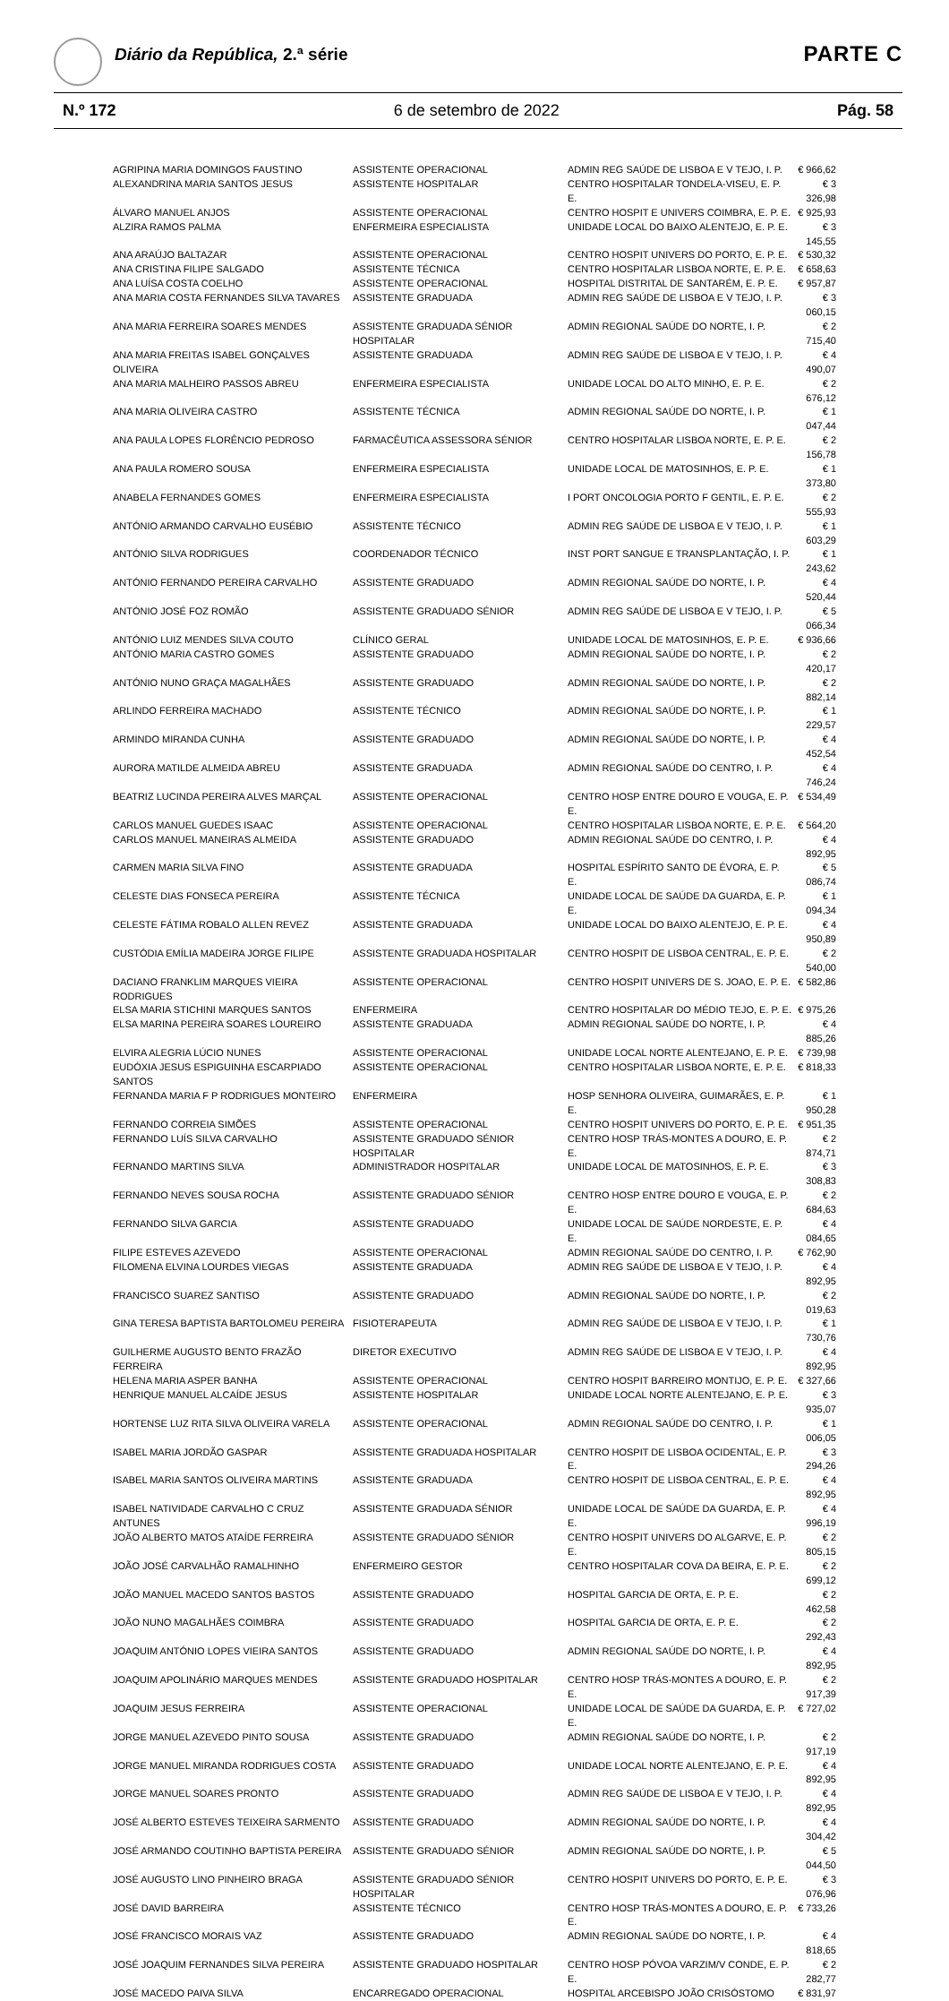Diário da República, 2.ª série PARTE C
N.º 172 6 de setembro de 2022 Pág. 58
| AGRIPINA MARIA DOMINGOS FAUSTINO | ASSISTENTE OPERACIONAL | ADMIN REG SAÚDE DE LISBOA E V TEJO, I. P. | € 966,62 |
| ALEXANDRINA MARIA SANTOS JESUS | ASSISTENTE HOSPITALAR | CENTRO HOSPITALAR TONDELA-VISEU, E. P. E. | € 3 326,98 |
| ÁLVARO MANUEL ANJOS | ASSISTENTE OPERACIONAL | CENTRO HOSPIT E UNIVERS COIMBRA, E. P. E. | € 925,93 |
| ALZIRA RAMOS PALMA | ENFERMEIRA ESPECIALISTA | UNIDADE LOCAL DO BAIXO ALENTEJO, E. P. E. | € 3 145,55 |
| ANA ARAÚJO BALTAZAR | ASSISTENTE OPERACIONAL | CENTRO HOSPIT UNIVERS DO PORTO, E. P. E. | € 530,32 |
| ANA CRISTINA FILIPE SALGADO | ASSISTENTE TÉCNICA | CENTRO HOSPITALAR LISBOA NORTE, E. P. E. | € 658,63 |
| ANA LUÍSA COSTA COELHO | ASSISTENTE OPERACIONAL | HOSPITAL DISTRITAL DE SANTARÉM, E. P. E. | € 957,87 |
| ANA MARIA COSTA FERNANDES SILVA TAVARES | ASSISTENTE GRADUADA | ADMIN REG SAÚDE DE LISBOA E V TEJO, I. P. | € 3 060,15 |
| ANA MARIA FERREIRA SOARES MENDES | ASSISTENTE GRADUADA SÉNIOR HOSPITALAR | ADMIN REGIONAL SAÚDE DO NORTE, I. P. | € 2 715,40 |
| ANA MARIA FREITAS ISABEL GONÇALVES OLIVEIRA | ASSISTENTE GRADUADA | ADMIN REG SAÚDE DE LISBOA E V TEJO, I. P. | € 4 490,07 |
| ANA MARIA MALHEIRO PASSOS ABREU | ENFERMEIRA ESPECIALISTA | UNIDADE LOCAL DO ALTO MINHO, E. P. E. | € 2 676,12 |
| ANA MARIA OLIVEIRA CASTRO | ASSISTENTE TÉCNICA | ADMIN REGIONAL SAÚDE DO NORTE, I. P. | € 1 047,44 |
| ANA PAULA LOPES FLORÊNCIO PEDROSO | FARMACÊUTICA ASSESSORA SÉNIOR | CENTRO HOSPITALAR LISBOA NORTE, E. P. E. | € 2 156,78 |
| ANA PAULA ROMERO SOUSA | ENFERMEIRA ESPECIALISTA | UNIDADE LOCAL DE MATOSINHOS, E. P. E. | € 1 373,80 |
| ANABELA FERNANDES GOMES | ENFERMEIRA ESPECIALISTA | I PORT ONCOLOGIA PORTO F GENTIL, E. P. E. | € 2 555,93 |
| ANTÓNIO ARMANDO CARVALHO EUSÉBIO | ASSISTENTE TÉCNICO | ADMIN REG SAÚDE DE LISBOA E V TEJO, I. P. | € 1 603,29 |
| ANTÓNIO SILVA RODRIGUES | COORDENADOR TÉCNICO | INST PORT SANGUE E TRANSPLANTAÇÃO, I. P. | € 1 243,62 |
| ANTÓNIO FERNANDO PEREIRA CARVALHO | ASSISTENTE GRADUADO | ADMIN REGIONAL SAÚDE DO NORTE, I. P. | € 4 520,44 |
| ANTÓNIO JOSÉ FOZ ROMÃO | ASSISTENTE GRADUADO SÉNIOR | ADMIN REG SAÚDE DE LISBOA E V TEJO, I. P. | € 5 066,34 |
| ANTÓNIO LUIZ MENDES SILVA COUTO | CLÍNICO GERAL | UNIDADE LOCAL DE MATOSINHOS, E. P. E. | € 936,66 |
| ANTÓNIO MARIA CASTRO GOMES | ASSISTENTE GRADUADO | ADMIN REGIONAL SAÚDE DO NORTE, I. P. | € 2 420,17 |
| ANTÓNIO NUNO GRAÇA MAGALHÃES | ASSISTENTE GRADUADO | ADMIN REGIONAL SAÚDE DO NORTE, I. P. | € 2 882,14 |
| ARLINDO FERREIRA MACHADO | ASSISTENTE TÉCNICO | ADMIN REGIONAL SAÚDE DO NORTE, I. P. | € 1 229,57 |
| ARMINDO MIRANDA CUNHA | ASSISTENTE GRADUADO | ADMIN REGIONAL SAÚDE DO NORTE, I. P. | € 4 452,54 |
| AURORA MATILDE ALMEIDA ABREU | ASSISTENTE GRADUADA | ADMIN REGIONAL SAÚDE DO CENTRO, I. P. | € 4 746,24 |
| BEATRIZ LUCINDA PEREIRA ALVES MARÇAL | ASSISTENTE OPERACIONAL | CENTRO HOSP ENTRE DOURO E VOUGA, E. P. E. | € 534,49 |
| CARLOS MANUEL GUEDES ISAAC | ASSISTENTE OPERACIONAL | CENTRO HOSPITALAR LISBOA NORTE, E. P. E. | € 564,20 |
| CARLOS MANUEL MANEIRAS ALMEIDA | ASSISTENTE GRADUADO | ADMIN REGIONAL SAÚDE DO CENTRO, I. P. | € 4 892,95 |
| CARMEN MARIA SILVA FINO | ASSISTENTE GRADUADA | HOSPITAL ESPÍRITO SANTO DE ÉVORA, E. P. E. | € 5 086,74 |
| CELESTE DIAS FONSECA PEREIRA | ASSISTENTE TÉCNICA | UNIDADE LOCAL DE SAÚDE DA GUARDA, E. P. E. | € 1 094,34 |
| CELESTE FÁTIMA ROBALO ALLEN REVEZ | ASSISTENTE GRADUADA | UNIDADE LOCAL DO BAIXO ALENTEJO, E. P. E. | € 4 950,89 |
| CUSTÓDIA EMÍLIA MADEIRA JORGE FILIPE | ASSISTENTE GRADUADA HOSPITALAR | CENTRO HOSPIT DE LISBOA CENTRAL, E. P. E. | € 2 540,00 |
| DACIANO FRANKLIM MARQUES VIEIRA RODRIGUES | ASSISTENTE OPERACIONAL | CENTRO HOSPIT UNIVERS DE S. JOAO, E. P. E. | € 582,86 |
| ELSA MARIA STICHINI MARQUES SANTOS | ENFERMEIRA | CENTRO HOSPITALAR DO MÉDIO TEJO, E. P. E. | € 975,26 |
| ELSA MARINA PEREIRA SOARES LOUREIRO | ASSISTENTE GRADUADA | ADMIN REGIONAL SAÚDE DO NORTE, I. P. | € 4 885,26 |
| ELVIRA ALEGRIA LÚCIO NUNES | ASSISTENTE OPERACIONAL | UNIDADE LOCAL NORTE ALENTEJANO, E. P. E. | € 739,98 |
| EUDÓXIA JESUS ESPIGUINHA ESCARPIADO SANTOS | ASSISTENTE OPERACIONAL | CENTRO HOSPITALAR LISBOA NORTE, E. P. E. | € 818,33 |
| FERNANDA MARIA F P RODRIGUES MONTEIRO | ENFERMEIRA | HOSP SENHORA OLIVEIRA, GUIMARÃES, E. P. E. | € 1 950,28 |
| FERNANDO CORREIA SIMÕES | ASSISTENTE OPERACIONAL | CENTRO HOSPIT UNIVERS DO PORTO, E. P. E. | € 951,35 |
| FERNANDO LUÍS SILVA CARVALHO | ASSISTENTE GRADUADO SÉNIOR HOSPITALAR | CENTRO HOSP TRÁS-MONTES A DOURO, E. P. E. | € 2 874,71 |
| FERNANDO MARTINS SILVA | ADMINISTRADOR HOSPITALAR | UNIDADE LOCAL DE MATOSINHOS, E. P. E. | € 3 308,83 |
| FERNANDO NEVES SOUSA ROCHA | ASSISTENTE GRADUADO SÉNIOR | CENTRO HOSP ENTRE DOURO E VOUGA, E. P. E. | € 2 684,63 |
| FERNANDO SILVA GARCIA | ASSISTENTE GRADUADO | UNIDADE LOCAL DE SAÚDE NORDESTE, E. P. E. | € 4 084,65 |
| FILIPE ESTEVES AZEVEDO | ASSISTENTE OPERACIONAL | ADMIN REGIONAL SAÚDE DO CENTRO, I. P. | € 762,90 |
| FILOMENA ELVINA LOURDES VIEGAS | ASSISTENTE GRADUADA | ADMIN REG SAÚDE DE LISBOA E V TEJO, I. P. | € 4 892,95 |
| FRANCISCO SUAREZ SANTISO | ASSISTENTE GRADUADO | ADMIN REGIONAL SAÚDE DO NORTE, I. P. | € 2 019,63 |
| GINA TERESA BAPTISTA BARTOLOMEU PEREIRA | FISIOTERAPEUTA | ADMIN REG SAÚDE DE LISBOA E V TEJO, I. P. | € 1 730,76 |
| GUILHERME AUGUSTO BENTO FRAZÃO FERREIRA | DIRETOR EXECUTIVO | ADMIN REG SAÚDE DE LISBOA E V TEJO, I. P. | € 4 892,95 |
| HELENA MARIA ASPER BANHA | ASSISTENTE OPERACIONAL | CENTRO HOSPIT BARREIRO MONTIJO, E. P. E. | € 327,66 |
| HENRIQUE MANUEL ALCAÍDE JESUS | ASSISTENTE HOSPITALAR | UNIDADE LOCAL NORTE ALENTEJANO, E. P. E. | € 3 935,07 |
| HORTENSE LUZ RITA SILVA OLIVEIRA VARELA | ASSISTENTE OPERACIONAL | ADMIN REGIONAL SAÚDE DO CENTRO, I. P. | € 1 006,05 |
| ISABEL MARIA JORDÃO GASPAR | ASSISTENTE GRADUADA HOSPITALAR | CENTRO HOSPIT DE LISBOA OCIDENTAL, E. P. E. | € 3 294,26 |
| ISABEL MARIA SANTOS OLIVEIRA MARTINS | ASSISTENTE GRADUADA | CENTRO HOSPIT DE LISBOA CENTRAL, E. P. E. | € 4 892,95 |
| ISABEL NATIVIDADE CARVALHO C CRUZ ANTUNES | ASSISTENTE GRADUADA SÉNIOR | UNIDADE LOCAL DE SAÚDE DA GUARDA, E. P. E. | € 4 996,19 |
| JOÃO ALBERTO MATOS ATAÍDE FERREIRA | ASSISTENTE GRADUADO SÉNIOR | CENTRO HOSPIT UNIVERS DO ALGARVE, E. P. E. | € 2 805,15 |
| JOÃO JOSÉ CARVALHÃO RAMALHINHO | ENFERMEIRO GESTOR | CENTRO HOSPITALAR COVA DA BEIRA, E. P. E. | € 2 699,12 |
| JOÃO MANUEL MACEDO SANTOS BASTOS | ASSISTENTE GRADUADO | HOSPITAL GARCIA DE ORTA, E. P. E. | € 2 462,58 |
| JOÃO NUNO MAGALHÃES COIMBRA | ASSISTENTE GRADUADO | HOSPITAL GARCIA DE ORTA, E. P. E. | € 2 292,43 |
| JOAQUIM ANTÓNIO LOPES VIEIRA SANTOS | ASSISTENTE GRADUADO | ADMIN REGIONAL SAÚDE DO NORTE, I. P. | € 4 892,95 |
| JOAQUIM APOLINÁRIO MARQUES MENDES | ASSISTENTE GRADUADO HOSPITALAR | CENTRO HOSP TRÁS-MONTES A DOURO, E. P. E. | € 2 917,39 |
| JOAQUIM JESUS FERREIRA | ASSISTENTE OPERACIONAL | UNIDADE LOCAL DE SAÚDE DA GUARDA, E. P. E. | € 727,02 |
| JORGE MANUEL AZEVEDO PINTO SOUSA | ASSISTENTE GRADUADO | ADMIN REGIONAL SAÚDE DO NORTE, I. P. | € 2 917,19 |
| JORGE MANUEL MIRANDA RODRIGUES COSTA | ASSISTENTE GRADUADO | UNIDADE LOCAL NORTE ALENTEJANO, E. P. E. | € 4 892,95 |
| JORGE MANUEL SOARES PRONTO | ASSISTENTE GRADUADO | ADMIN REG SAÚDE DE LISBOA E V TEJO, I. P. | € 4 892,95 |
| JOSÉ ALBERTO ESTEVES TEIXEIRA SARMENTO | ASSISTENTE GRADUADO | ADMIN REGIONAL SAÚDE DO NORTE, I. P. | € 4 304,42 |
| JOSÉ ARMANDO COUTINHO BAPTISTA PEREIRA | ASSISTENTE GRADUADO SÉNIOR | ADMIN REGIONAL SAÚDE DO NORTE, I. P. | € 5 044,50 |
| JOSÉ AUGUSTO LINO PINHEIRO BRAGA | ASSISTENTE GRADUADO SÉNIOR HOSPITALAR | CENTRO HOSPIT UNIVERS DO PORTO, E. P. E. | € 3 076,96 |
| JOSÉ DAVID BARREIRA | ASSISTENTE TÉCNICO | CENTRO HOSP TRÁS-MONTES A DOURO, E. P. E. | € 733,26 |
| JOSÉ FRANCISCO MORAIS VAZ | ASSISTENTE GRADUADO | ADMIN REGIONAL SAÚDE DO NORTE, I. P. | € 4 818,65 |
| JOSÉ JOAQUIM FERNANDES SILVA PEREIRA | ASSISTENTE GRADUADO HOSPITALAR | CENTRO HOSP PÓVOA VARZIM/V CONDE, E. P. E. | € 2 282,77 |
| JOSÉ MACEDO PAIVA SILVA | ENCARREGADO OPERACIONAL | HOSPITAL ARCEBISPO JOÃO CRISÓSTOMO | € 831,97 |